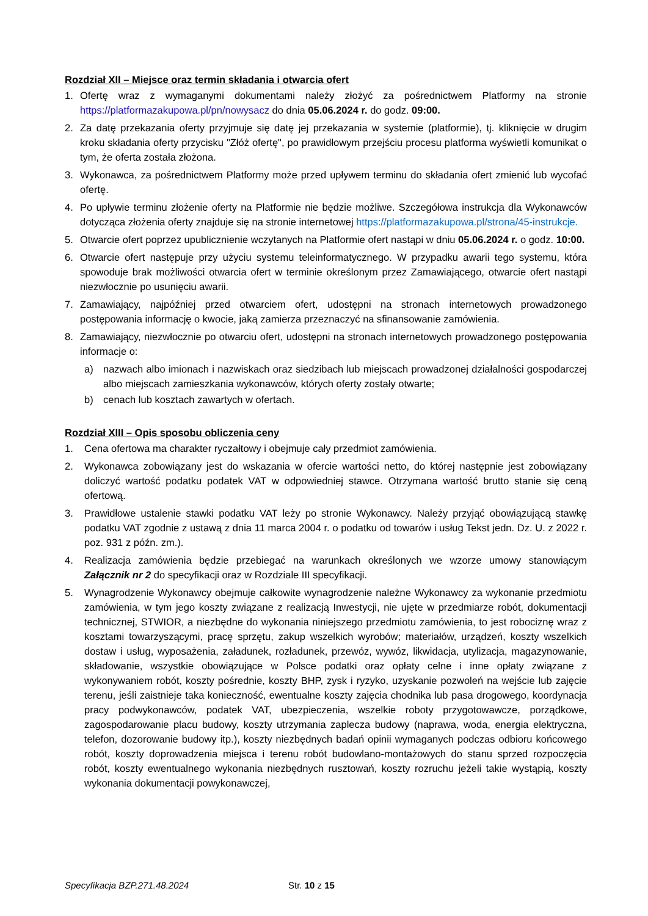Rozdział XII – Miejsce oraz termin składania i otwarcia ofert
1. Ofertę wraz z wymaganymi dokumentami należy złożyć za pośrednictwem Platformy na stronie https://platformazakupowa.pl/pn/nowysacz do dnia 05.06.2024 r. do godz. 09:00.
2. Za datę przekazania oferty przyjmuje się datę jej przekazania w systemie (platformie), tj. kliknięcie w drugim kroku składania oferty przycisku "Złóż ofertę", po prawidłowym przejściu procesu platforma wyświetli komunikat o tym, że oferta została złożona.
3. Wykonawca, za pośrednictwem Platformy może przed upływem terminu do składania ofert zmienić lub wycofać ofertę.
4. Po upływie terminu złożenie oferty na Platformie nie będzie możliwe. Szczegółowa instrukcja dla Wykonawców dotycząca złożenia oferty znajduje się na stronie internetowej https://platformazakupowa.pl/strona/45-instrukcje.
5. Otwarcie ofert poprzez upublicznienie wczytanych na Platformie ofert nastąpi w dniu 05.06.2024 r. o godz. 10:00.
6. Otwarcie ofert następuje przy użyciu systemu teleinformatycznego. W przypadku awarii tego systemu, która spowoduje brak możliwości otwarcia ofert w terminie określonym przez Zamawiającego, otwarcie ofert nastąpi niezwłocznie po usunięciu awarii.
7. Zamawiający, najpóźniej przed otwarciem ofert, udostępni na stronach internetowych prowadzonego postępowania informację o kwocie, jaką zamierza przeznaczyć na sfinansowanie zamówienia.
8. Zamawiający, niezwłocznie po otwarciu ofert, udostępni na stronach internetowych prowadzonego postępowania informacje o:
a) nazwach albo imionach i nazwiskach oraz siedzibach lub miejscach prowadzonej działalności gospodarczej albo miejscach zamieszkania wykonawców, których oferty zostały otwarte;
b) cenach lub kosztach zawartych w ofertach.
Rozdział XIII – Opis sposobu obliczenia ceny
1. Cena ofertowa ma charakter ryczałtowy i obejmuje cały przedmiot zamówienia.
2. Wykonawca zobowiązany jest do wskazania w ofercie wartości netto, do której następnie jest zobowiązany doliczyć wartość podatku podatek VAT w odpowiedniej stawce. Otrzymana wartość brutto stanie się ceną ofertową.
3. Prawidłowe ustalenie stawki podatku VAT leży po stronie Wykonawcy. Należy przyjąć obowiązującą stawkę podatku VAT zgodnie z ustawą z dnia 11 marca 2004 r. o podatku od towarów i usług Tekst jedn. Dz. U. z 2022 r. poz. 931 z późn. zm.).
4. Realizacja zamówienia będzie przebiegać na warunkach określonych we wzorze umowy stanowiącym Załącznik nr 2 do specyfikacji oraz w Rozdziale III specyfikacji.
5. Wynagrodzenie Wykonawcy obejmuje całkowite wynagrodzenie należne Wykonawcy za wykonanie przedmiotu zamówienia, w tym jego koszty związane z realizacją Inwestycji, nie ujęte w przedmiarze robót, dokumentacji technicznej, STWIOR, a niezbędne do wykonania niniejszego przedmiotu zamówienia, to jest robociznę wraz z kosztami towarzyszącymi, pracę sprzętu, zakup wszelkich wyrobów; materiałów, urządzeń, koszty wszelkich dostaw i usług, wyposażenia, załadunek, rozładunek, przewóz, wywóz, likwidacja, utylizacja, magazynowanie, składowanie, wszystkie obowiązujące w Polsce podatki oraz opłaty celne i inne opłaty związane z wykonywaniem robót, koszty pośrednie, koszty BHP, zysk i ryzyko, uzyskanie pozwoleń na wejście lub zajęcie terenu, jeśli zaistnieje taka konieczność, ewentualne koszty zajęcia chodnika lub pasa drogowego, koordynacja pracy podwykonawców, podatek VAT, ubezpieczenia, wszelkie roboty przygotowawcze, porządkowe, zagospodarowanie placu budowy, koszty utrzymania zaplecza budowy (naprawa, woda, energia elektryczna, telefon, dozorowanie budowy itp.), koszty niezbędnych badań opinii wymaganych podczas odbioru końcowego robót, koszty doprowadzenia miejsca i terenu robót budowlano-montażowych do stanu sprzed rozpoczęcia robót, koszty ewentualnego wykonania niezbędnych rusztowań, koszty rozruchu jeżeli takie wystąpią, koszty wykonania dokumentacji powykonawczej,
Specyfikacja BZP.271.48.2024 Str. 10 z 15